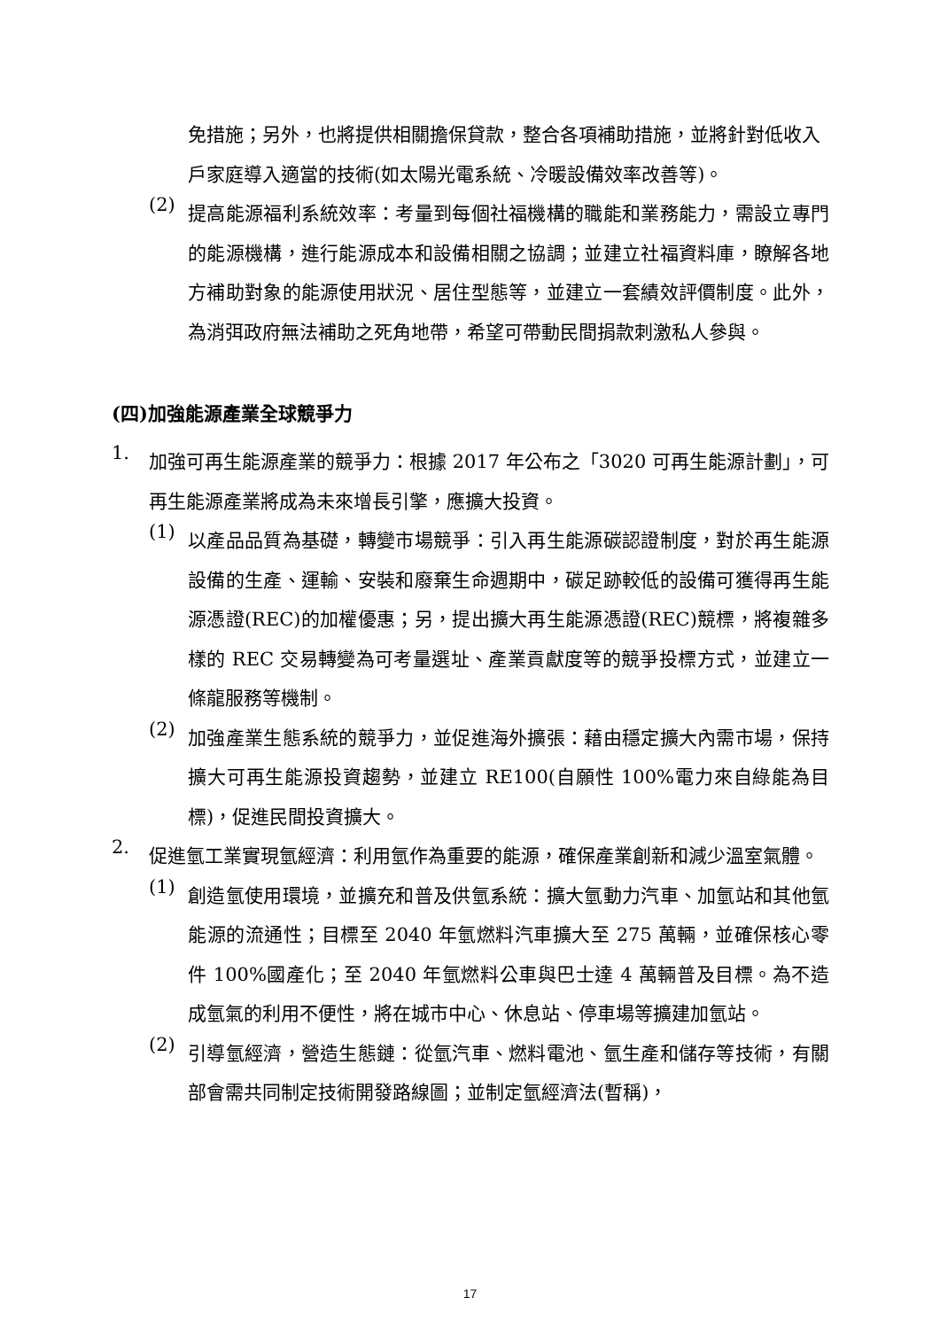免措施；另外，也將提供相關擔保貸款，整合各項補助措施，並將針對低收入戶家庭導入適當的技術(如太陽光電系統、冷暖設備效率改善等)。
(2)
提高能源福利系統效率：考量到每個社福機構的職能和業務能力，需設立專門的能源機構，進行能源成本和設備相關之協調；並建立社福資料庫，瞭解各地方補助對象的能源使用狀況、居住型態等，並建立一套績效評價制度。此外，為消弭政府無法補助之死角地帶，希望可帶動民間捐款刺激私人參與。
(四)加強能源產業全球競爭力
1.
加強可再生能源產業的競爭力：根據 2017 年公布之「3020 可再生能源計劃」，可再生能源產業將成為未來增長引擎，應擴大投資。
(1)
以產品品質為基礎，轉變市場競爭：引入再生能源碳認證制度，對於再生能源設備的生產、運輸、安裝和廢棄生命週期中，碳足跡較低的設備可獲得再生能源憑證(REC)的加權優惠；另，提出擴大再生能源憑證(REC)競標，將複雜多樣的 REC 交易轉變為可考量選址、產業貢獻度等的競爭投標方式，並建立一條龍服務等機制。
(2)
加強產業生態系統的競爭力，並促進海外擴張：藉由穩定擴大內需市場，保持擴大可再生能源投資趨勢，並建立 RE100(自願性 100%電力來自綠能為目標)，促進民間投資擴大。
2.
促進氫工業實現氫經濟：利用氫作為重要的能源，確保產業創新和減少溫室氣體。
(1)
創造氫使用環境，並擴充和普及供氫系統：擴大氫動力汽車、加氫站和其他氫能源的流通性；目標至 2040 年氫燃料汽車擴大至 275 萬輛，並確保核心零件 100%國產化；至 2040 年氫燃料公車與巴士達 4 萬輛普及目標。為不造成氫氣的利用不便性，將在城市中心、休息站、停車場等擴建加氫站。
(2)
引導氫經濟，營造生態鏈：從氫汽車、燃料電池、氫生產和儲存等技術，有關部會需共同制定技術開發路線圖；並制定氫經濟法(暫稱)，
17